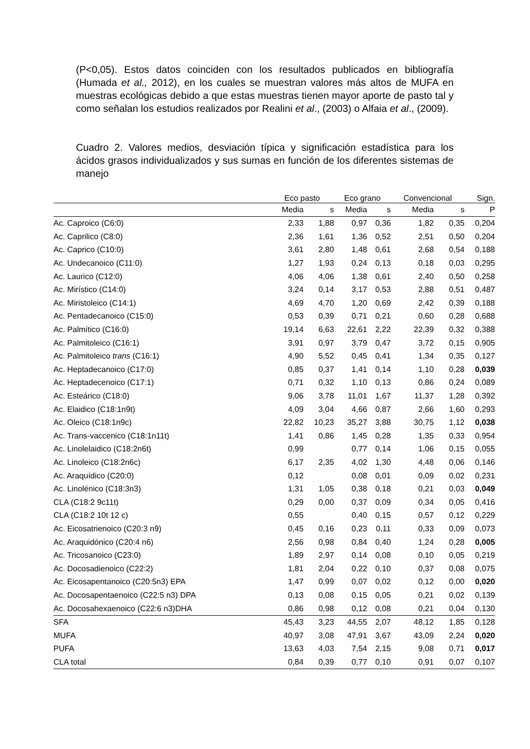(P<0,05). Estos datos coinciden con los resultados publicados en bibliografía (Humada et al., 2012), en los cuales se muestran valores más altos de MUFA en muestras ecológicas debido a que estas muestras tienen mayor aporte de pasto tal y como señalan los estudios realizados por Realini et al., (2003) o Alfaia et al., (2009).
Cuadro 2. Valores medios, desviación típica y significación estadística para los ácidos grasos individualizados y sus sumas en función de los diferentes sistemas de manejo
| | Eco pasto | | Eco grano | | Convencional | | Sign. |
| --- | --- | --- | --- | --- | --- | --- | --- |
| | Media | s | Media | s | Media | s | P |
| Ac. Caproico (C6:0) | 2,33 | 1,88 | 0,97 | 0,36 | 1,82 | 0,35 | 0,204 |
| Ac. Caprilico (C8:0) | 2,36 | 1,61 | 1,36 | 0,52 | 2,51 | 0,50 | 0,204 |
| Ac. Caprico (C10:0) | 3,61 | 2,80 | 1,48 | 0,61 | 2,68 | 0,54 | 0,188 |
| Ac. Undecanoico (C11:0) | 1,27 | 1,93 | 0,24 | 0,13 | 0,18 | 0,03 | 0,295 |
| Ac. Laurico (C12:0) | 4,06 | 4,06 | 1,38 | 0,61 | 2,40 | 0,50 | 0,258 |
| Ac. Mirístico (C14:0) | 3,24 | 0,14 | 3,17 | 0,53 | 2,88 | 0,51 | 0,487 |
| Ac. Miristoleico (C14:1) | 4,69 | 4,70 | 1,20 | 0,69 | 2,42 | 0,39 | 0,188 |
| Ac. Pentadecanoico (C15:0) | 0,53 | 0,39 | 0,71 | 0,21 | 0,60 | 0,28 | 0,688 |
| Ac. Palmítico (C16:0) | 19,14 | 6,63 | 22,61 | 2,22 | 22,39 | 0,32 | 0,388 |
| Ac. Palmitoleico (C16:1) | 3,91 | 0,97 | 3,79 | 0,47 | 3,72 | 0,15 | 0,905 |
| Ac. Palmitoleico trans (C16:1) | 4,90 | 5,52 | 0,45 | 0,41 | 1,34 | 0,35 | 0,127 |
| Ac. Heptadecanoico (C17:0) | 0,85 | 0,37 | 1,41 | 0,14 | 1,10 | 0,28 | 0,039 |
| Ac. Heptadecenoico (C17:1) | 0,71 | 0,32 | 1,10 | 0,13 | 0,86 | 0,24 | 0,089 |
| Ac. Esteárico (C18:0) | 9,06 | 3,78 | 11,01 | 1,67 | 11,37 | 1,28 | 0,392 |
| Ac. Elaidico (C18:1n9t) | 4,09 | 3,04 | 4,66 | 0,87 | 2,66 | 1,60 | 0,293 |
| Ac. Oleico (C18:1n9c) | 22,82 | 10,23 | 35,27 | 3,88 | 30,75 | 1,12 | 0,038 |
| Ac. Trans-vaccenico (C18:1n11t) | 1,41 | 0,86 | 1,45 | 0,28 | 1,35 | 0,33 | 0,954 |
| Ac. Linolelaidico (C18:2n6t) | 0,99 | | 0,77 | 0,14 | 1,06 | 0,15 | 0,055 |
| Ac. Linoleico (C18:2n6c) | 6,17 | 2,35 | 4,02 | 1,30 | 4,48 | 0,06 | 0,146 |
| Ac. Araquídico (C20:0) | 0,12 | | 0,08 | 0,01 | 0,09 | 0,02 | 0,231 |
| Ac. Linolénico (C18:3n3) | 1,31 | 1,05 | 0,38 | 0,18 | 0,21 | 0,03 | 0,049 |
| CLA (C18:2 9c11t) | 0,29 | 0,00 | 0,37 | 0,09 | 0,34 | 0,05 | 0,416 |
| CLA (C18:2 10t 12 c) | 0,55 | | 0,40 | 0,15 | 0,57 | 0,12 | 0,229 |
| Ac. Eicosatrienoico (C20:3 n9) | 0,45 | 0,16 | 0,23 | 0,11 | 0,33 | 0,09 | 0,073 |
| Ac. Araquidónico (C20:4 n6) | 2,56 | 0,98 | 0,84 | 0,40 | 1,24 | 0,28 | 0,005 |
| Ac. Tricosanoico (C23:0) | 1,89 | 2,97 | 0,14 | 0,08 | 0,10 | 0,05 | 0,219 |
| Ac. Docosadienoico (C22:2) | 1,81 | 2,04 | 0,22 | 0,10 | 0,37 | 0,08 | 0,075 |
| Ac. Eicosapentanoico (C20:5n3) EPA | 1,47 | 0,99 | 0,07 | 0,02 | 0,12 | 0,00 | 0,020 |
| Ac. Docosapentaenoico (C22:5 n3) DPA | 0,13 | 0,08 | 0,15 | 0,05 | 0,21 | 0,02 | 0,139 |
| Ac. Docosahexaenoico (C22:6 n3)DHA | 0,86 | 0,98 | 0,12 | 0,08 | 0,21 | 0,04 | 0,130 |
| SFA | 45,43 | 3,23 | 44,55 | 2,07 | 48,12 | 1,85 | 0,128 |
| MUFA | 40,97 | 3,08 | 47,91 | 3,67 | 43,09 | 2,24 | 0,020 |
| PUFA | 13,63 | 4,03 | 7,54 | 2,15 | 9,08 | 0,71 | 0,017 |
| CLA total | 0,84 | 0,39 | 0,77 | 0,10 | 0,91 | 0,07 | 0,107 |